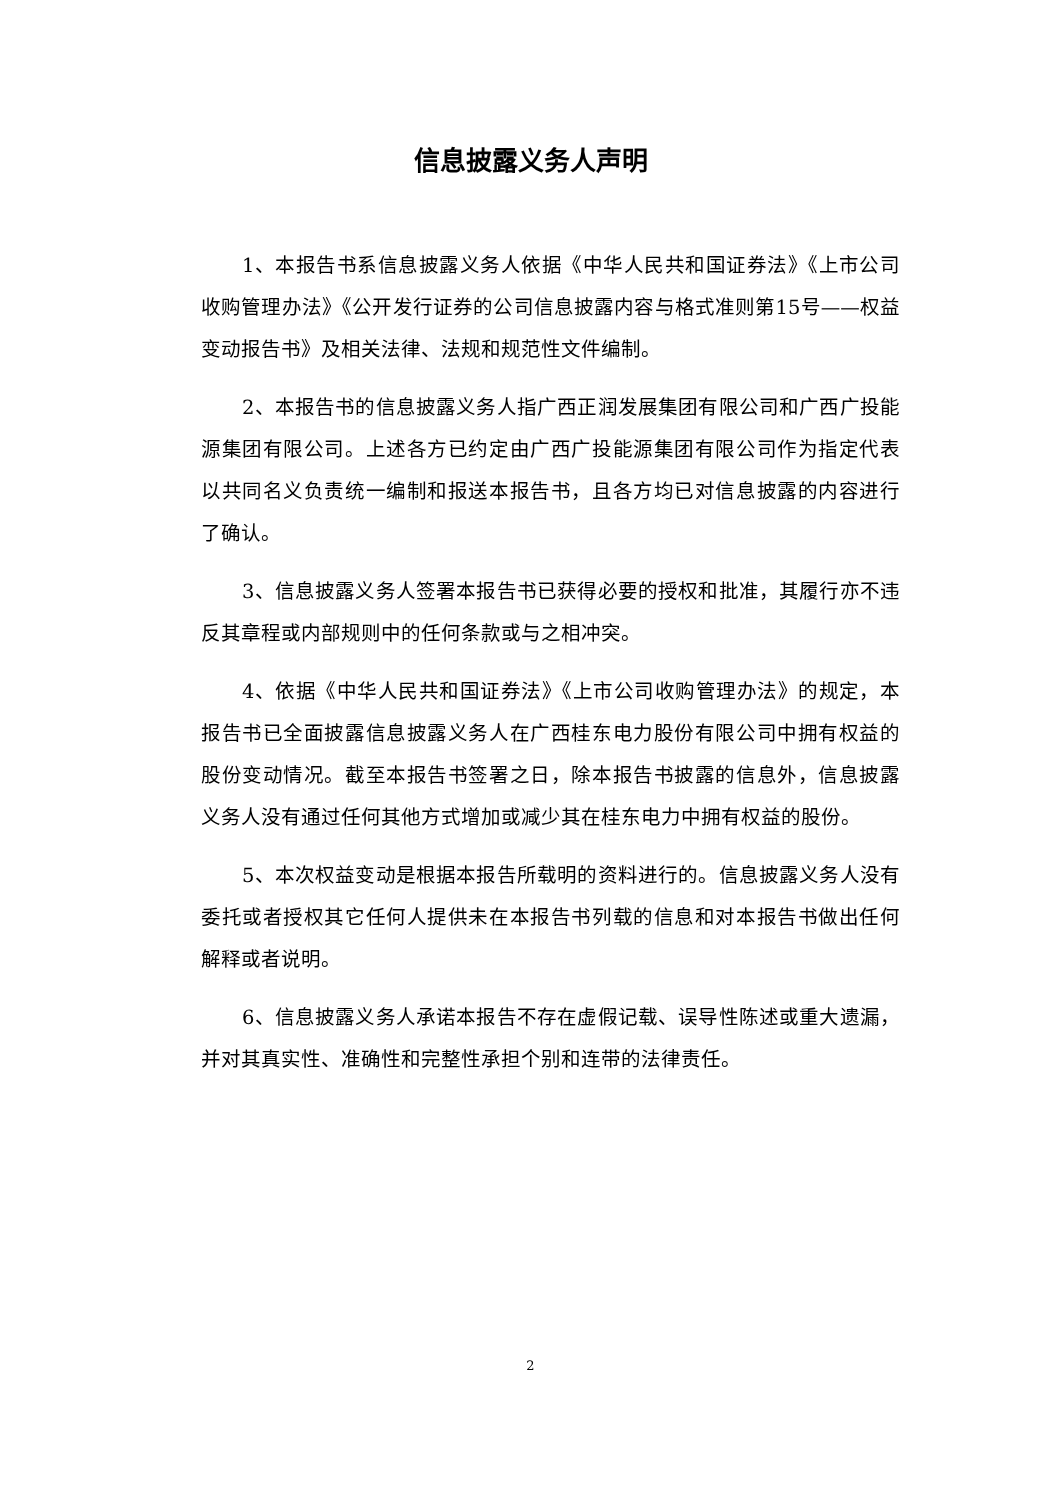信息披露义务人声明
1、本报告书系信息披露义务人依据《中华人民共和国证券法》《上市公司收购管理办法》《公开发行证券的公司信息披露内容与格式准则第15号——权益变动报告书》及相关法律、法规和规范性文件编制。
2、本报告书的信息披露义务人指广西正润发展集团有限公司和广西广投能源集团有限公司。上述各方已约定由广西广投能源集团有限公司作为指定代表以共同名义负责统一编制和报送本报告书，且各方均已对信息披露的内容进行了确认。
3、信息披露义务人签署本报告书已获得必要的授权和批准，其履行亦不违反其章程或内部规则中的任何条款或与之相冲突。
4、依据《中华人民共和国证券法》《上市公司收购管理办法》的规定，本报告书已全面披露信息披露义务人在广西桂东电力股份有限公司中拥有权益的股份变动情况。截至本报告书签署之日，除本报告书披露的信息外，信息披露义务人没有通过任何其他方式增加或减少其在桂东电力中拥有权益的股份。
5、本次权益变动是根据本报告所载明的资料进行的。信息披露义务人没有委托或者授权其它任何人提供未在本报告书列载的信息和对本报告书做出任何解释或者说明。
6、信息披露义务人承诺本报告不存在虚假记载、误导性陈述或重大遗漏，并对其真实性、准确性和完整性承担个别和连带的法律责任。
2